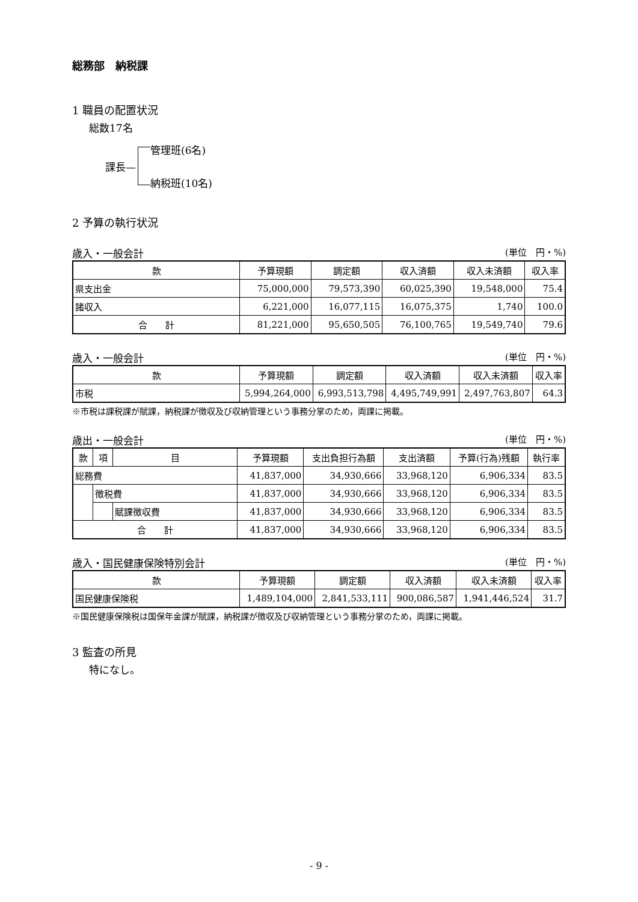総務部　納税課
1 職員の配置状況
総数17名
課長—
管理班(6名)
納税班(10名)
2 予算の執行状況
歳入・一般会計 (単位　円・%)
| 款 | 予算現額 | 調定額 | 収入済額 | 収入未済額 | 収入率 |
| --- | --- | --- | --- | --- | --- |
| 県支出金 | 75,000,000 | 79,573,390 | 60,025,390 | 19,548,000 | 75.4 |
| 諸収入 | 6,221,000 | 16,077,115 | 16,075,375 | 1,740 | 100.0 |
| 合 計 | 81,221,000 | 95,650,505 | 76,100,765 | 19,549,740 | 79.6 |
歳入・一般会計 (単位　円・%)
| 款 | 予算現額 | 調定額 | 収入済額 | 収入未済額 | 収入率 |
| --- | --- | --- | --- | --- | --- |
| 市税 | 5,994,264,000 | 6,993,513,798 | 4,495,749,991 | 2,497,763,807 | 64.3 |
※市税は課税課が賦課，納税課が徴収及び収納管理という事務分掌のため，両課に掲載。
歳出・一般会計 (単位　円・%)
| 款 | 項 | 目 | 予算現額 | 支出負担行為額 | 支出済額 | 予算(行為)残額 | 執行率 |
| --- | --- | --- | --- | --- | --- | --- | --- |
| 総務費 | | | 41,837,000 | 34,930,666 | 33,968,120 | 6,906,334 | 83.5 |
| | 徴税費 | | 41,837,000 | 34,930,666 | 33,968,120 | 6,906,334 | 83.5 |
| | | 賦課徴収費 | 41,837,000 | 34,930,666 | 33,968,120 | 6,906,334 | 83.5 |
| 合 計 | | | 41,837,000 | 34,930,666 | 33,968,120 | 6,906,334 | 83.5 |
歳入・国民健康保険特別会計 (単位　円・%)
| 款 | 予算現額 | 調定額 | 収入済額 | 収入未済額 | 収入率 |
| --- | --- | --- | --- | --- | --- |
| 国民健康保険税 | 1,489,104,000 | 2,841,533,111 | 900,086,587 | 1,941,446,524 | 31.7 |
※国民健康保険税は国保年金課が賦課，納税課が徴収及び収納管理という事務分掌のため，両課に掲載。
3 監査の所見
特になし。
- 9 -